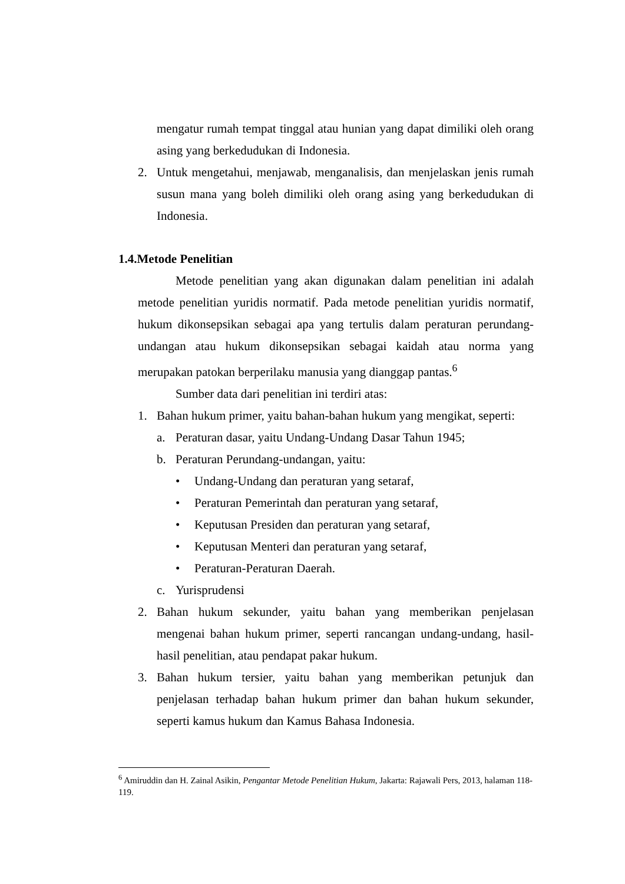mengatur rumah tempat tinggal atau hunian yang dapat dimiliki oleh orang asing yang berkedudukan di Indonesia.
2. Untuk mengetahui, menjawab, menganalisis, dan menjelaskan jenis rumah susun mana yang boleh dimiliki oleh orang asing yang berkedudukan di Indonesia.
1.4.Metode Penelitian
Metode penelitian yang akan digunakan dalam penelitian ini adalah metode penelitian yuridis normatif. Pada metode penelitian yuridis normatif, hukum dikonsepsikan sebagai apa yang tertulis dalam peraturan perundang-undangan atau hukum dikonsepsikan sebagai kaidah atau norma yang merupakan patokan berperilaku manusia yang dianggap pantas.<sup>6</sup>
Sumber data dari penelitian ini terdiri atas:
1. Bahan hukum primer, yaitu bahan-bahan hukum yang mengikat, seperti:
a. Peraturan dasar, yaitu Undang-Undang Dasar Tahun 1945;
b. Peraturan Perundang-undangan, yaitu:
• Undang-Undang dan peraturan yang setaraf,
• Peraturan Pemerintah dan peraturan yang setaraf,
• Keputusan Presiden dan peraturan yang setaraf,
• Keputusan Menteri dan peraturan yang setaraf,
• Peraturan-Peraturan Daerah.
c. Yurisprudensi
2. Bahan hukum sekunder, yaitu bahan yang memberikan penjelasan mengenai bahan hukum primer, seperti rancangan undang-undang, hasil-hasil penelitian, atau pendapat pakar hukum.
3. Bahan hukum tersier, yaitu bahan yang memberikan petunjuk dan penjelasan terhadap bahan hukum primer dan bahan hukum sekunder, seperti kamus hukum dan Kamus Bahasa Indonesia.
<sup>6</sup> Amiruddin dan H. Zainal Asikin, Pengantar Metode Penelitian Hukum, Jakarta: Rajawali Pers, 2013, halaman 118-119.